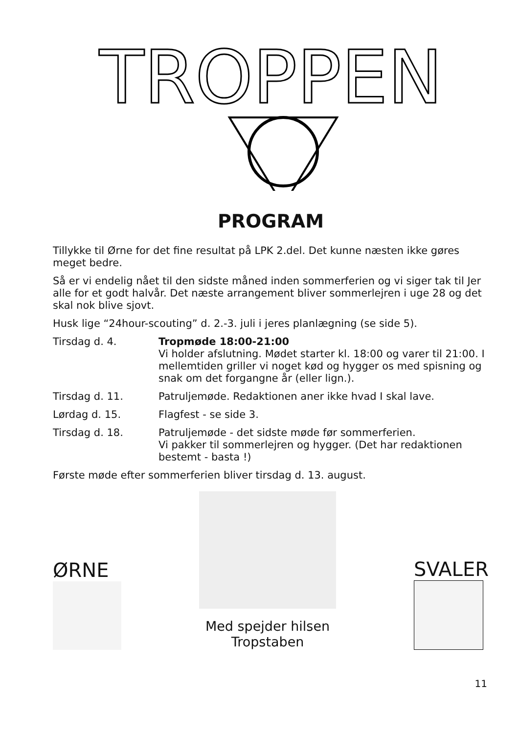TROPPEN
PROGRAM
Tillykke til Ørne for det fine resultat på LPK 2.del. Det kunne næsten ikke gøres meget bedre.
Så er vi endelig nået til den sidste måned inden sommerferien og vi siger tak til Jer alle for et godt halvår. Det næste arrangement bliver sommerlejren i uge 28 og det skal nok blive sjovt.
Husk lige “24hour-scouting” d. 2.-3. juli i jeres planlægning (se side 5).
Tirsdag d. 4. Tropmøde 18:00-21:00
Vi holder afslutning. Mødet starter kl. 18:00 og varer til 21:00. I mellemtiden griller vi noget kød og hygger os med spisning og snak om det forgangne år (eller lign.).
Tirsdag d. 11. Patruljemøde. Redaktionen aner ikke hvad I skal lave.
Lørdag d. 15. Flagfest - se side 3.
Tirsdag d. 18. Patruljemøde - det sidste møde før sommerferien.
Vi pakker til sommerlejren og hygger. (Det har redaktionen bestemt - basta !)
Første møde efter sommerferien bliver tirsdag d. 13. august.
ØRNE
Med spejder hilsen
Tropstaben
SVALER
11